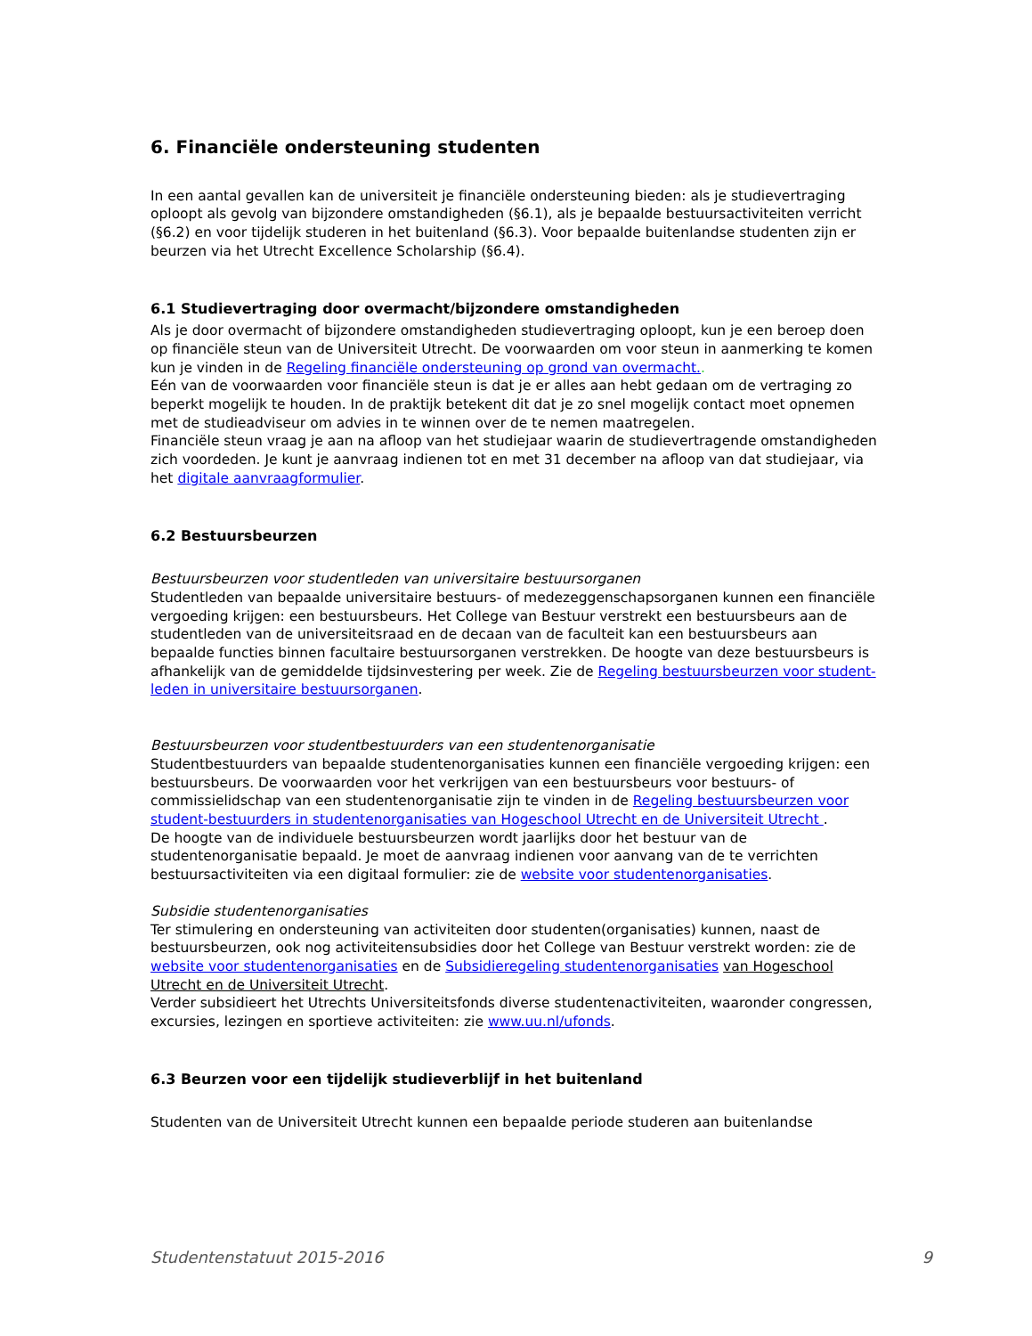6. Financiële ondersteuning studenten
In een aantal gevallen kan de universiteit je financiële ondersteuning bieden: als je studievertraging oploopt als gevolg van bijzondere omstandigheden (§6.1), als je bepaalde bestuursactiviteiten verricht (§6.2) en voor tijdelijk studeren in het buitenland (§6.3). Voor bepaalde buitenlandse studenten zijn er beurzen via het Utrecht Excellence Scholarship (§6.4).
6.1 Studievertraging door overmacht/bijzondere omstandigheden
Als je door overmacht of bijzondere omstandigheden studievertraging oploopt, kun je een beroep doen op financiële steun van de Universiteit Utrecht. De voorwaarden om voor steun in aanmerking te komen kun je vinden in de Regeling financiële ondersteuning op grond van overmacht..
Eén van de voorwaarden voor financiële steun is dat je er alles aan hebt gedaan om de vertraging zo beperkt mogelijk te houden. In de praktijk betekent dit dat je zo snel mogelijk contact moet opnemen met de studieadviseur om advies in te winnen over de te nemen maatregelen.
Financiële steun vraag je aan na afloop van het studiejaar waarin de studievertragende omstandigheden zich voordeden. Je kunt je aanvraag indienen tot en met 31 december na afloop van dat studiejaar, via het digitale aanvraagformulier.
6.2 Bestuursbeurzen
Bestuursbeurzen voor studentleden van universitaire bestuursorganen
Studentleden van bepaalde universitaire bestuurs- of medezeggenschapsorganen kunnen een financiële vergoeding krijgen: een bestuursbeurs. Het College van Bestuur verstrekt een bestuursbeurs aan de studentleden van de universiteitsraad en de decaan van de faculteit kan een bestuursbeurs aan bepaalde functies binnen facultaire bestuursorganen verstrekken. De hoogte van deze bestuursbeurs is afhankelijk van de gemiddelde tijdsinvestering per week. Zie de Regeling bestuursbeurzen voor student-leden in universitaire bestuursorganen.
Bestuursbeurzen voor studentbestuurders van een studentenorganisatie
Studentbestuurders van bepaalde studentenorganisaties kunnen een financiële vergoeding krijgen: een bestuursbeurs. De voorwaarden voor het verkrijgen van een bestuursbeurs voor bestuurs- of commissielidschap van een studentenorganisatie zijn te vinden in de Regeling bestuursbeurzen voor student-bestuurders in studentenorganisaties van Hogeschool Utrecht en de Universiteit Utrecht .
De hoogte van de individuele bestuursbeurzen wordt jaarlijks door het bestuur van de studentenorganisatie bepaald. Je moet de aanvraag indienen voor aanvang van de te verrichten bestuursactiviteiten via een digitaal formulier: zie de website voor studentenorganisaties.
Subsidie studentenorganisaties
Ter stimulering en ondersteuning van activiteiten door studenten(organisaties) kunnen, naast de bestuursbeurzen, ook nog activiteitensubsidies door het College van Bestuur verstrekt worden: zie de website voor studentenorganisaties en de Subsidieregeling studentenorganisaties van Hogeschool Utrecht en de Universiteit Utrecht.
Verder subsidieert het Utrechts Universiteitsfonds diverse studentenactiviteiten, waaronder congressen, excursies, lezingen en sportieve activiteiten: zie www.uu.nl/ufonds.
6.3 Beurzen voor een tijdelijk studieverblijf in het buitenland
Studenten van de Universiteit Utrecht kunnen een bepaalde periode studeren aan buitenlandse
Studentenstatuut 2015-2016 9